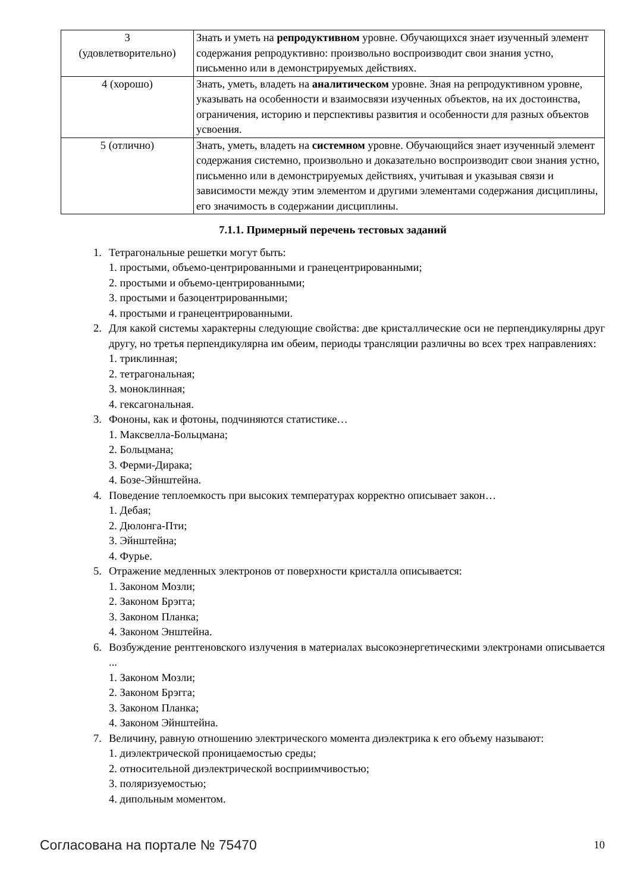| 3 (удовлетворительно) | Знать и уметь на репродуктивном уровне. Обучающихся знает изученный элемент содержания репродуктивно: произвольно воспроизводит свои знания устно, письменно или в демонстрируемых действиях. |
| 4 (хорошо) | Знать, уметь, владеть на аналитическом уровне. Зная на репродуктивном уровне, указывать на особенности и взаимосвязи изученных объектов, на их достоинства, ограничения, историю и перспективы развития и особенности для разных объектов усвоения. |
| 5 (отлично) | Знать, уметь, владеть на системном уровне. Обучающийся знает изученный элемент содержания системно, произвольно и доказательно воспроизводит свои знания устно, письменно или в демонстрируемых действиях, учитывая и указывая связи и зависимости между этим элементом и другими элементами содержания дисциплины, его значимость в содержании дисциплины. |
7.1.1. Примерный перечень тестовых заданий
1. Тетрагональные решетки могут быть:
1. простыми, объемо-центрированными и гранецентрированными;
2. простыми и объемо-центрированными;
3. простыми и базоцентрированными;
4. простыми и гранецентрированными.
2. Для какой системы характерны следующие свойства: две кристаллические оси не перпендикулярны друг другу, но третья перпендикулярна им обеим, периоды трансляции различны во всех трех направлениях:
1. триклинная;
2. тетрагональная;
3. моноклинная;
4. гексагональная.
3. Фононы, как и фотоны, подчиняются статистике…
1. Максвелла-Больцмана;
2. Больцмана;
3. Ферми-Дирака;
4. Бозе-Эйнштейна.
4. Поведение теплоемкость при высоких температурах корректно описывает закон…
1. Дебая;
2. Дюлонга-Пти;
3. Эйнштейна;
4. Фурье.
5. Отражение медленных электронов от поверхности кристалла описывается:
1. Законом Мозли;
2. Законом Брэгга;
3. Законом Планка;
4. Законом Энштейна.
6. Возбуждение рентгеновского излучения в материалах высокоэнергетическими электронами описывается ...
1. Законом Мозли;
2. Законом Брэгга;
3. Законом Планка;
4. Законом Эйнштейна.
7. Величину, равную отношению электрического момента диэлектрика к его объему называют:
1. диэлектрической проницаемостью среды;
2. относительной диэлектрической восприимчивостью;
3. поляризуемостью;
4. дипольным моментом.
Согласована на портале № 75470 10